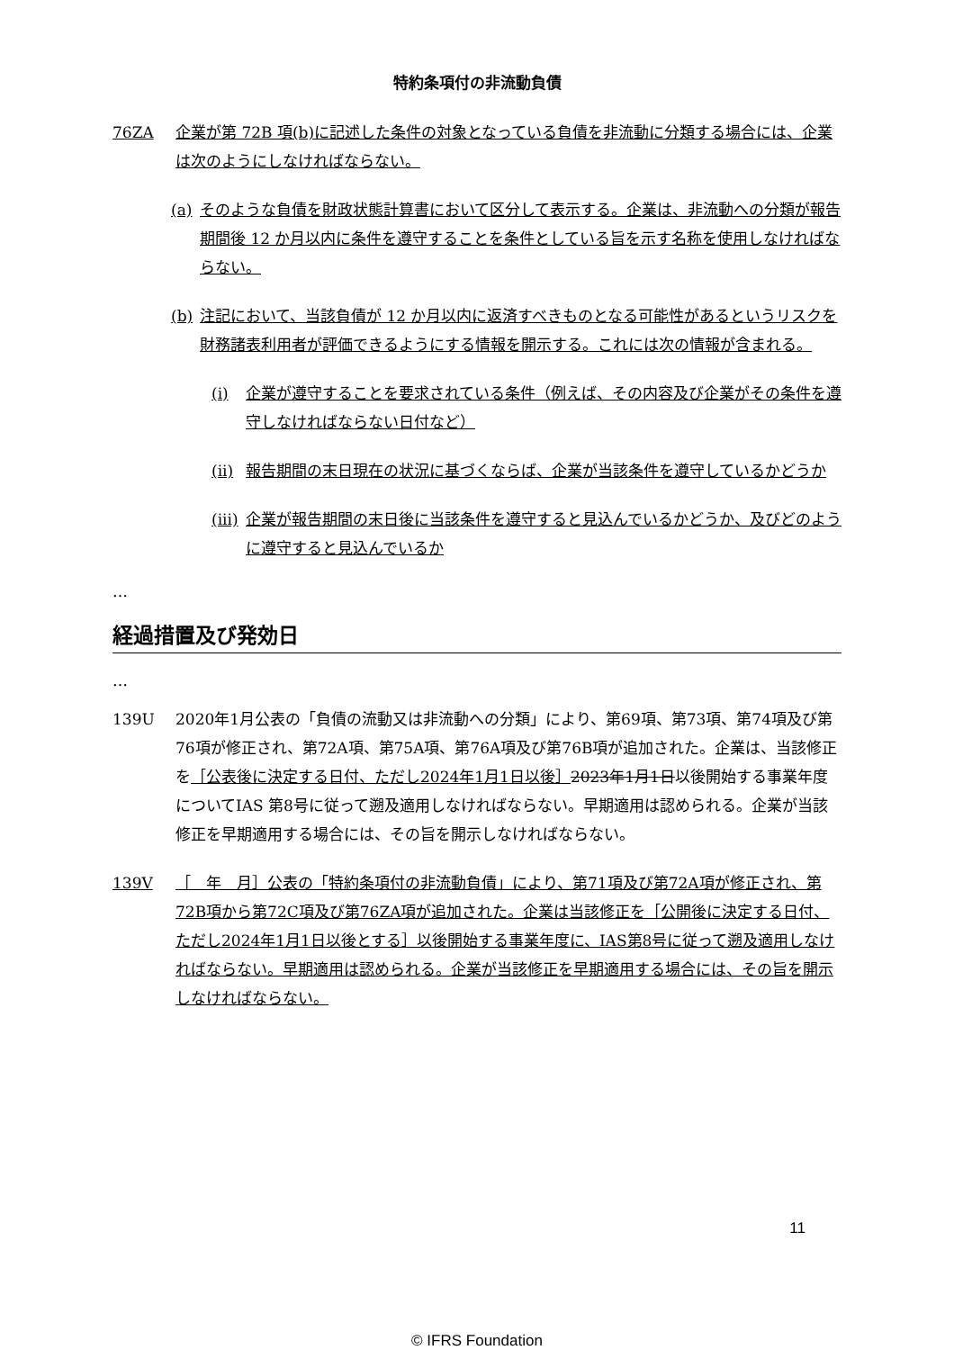特約条項付の非流動負債
76ZA 企業が第 72B 項(b)に記述した条件の対象となっている負債を非流動に分類する場合には、企業は次のようにしなければならない。
(a) そのような負債を財政状態計算書において区分して表示する。企業は、非流動への分類が報告期間後 12 か月以内に条件を遵守することを条件としている旨を示す名称を使用しなければならない。
(b) 注記において、当該負債が 12 か月以内に返済すべきものとなる可能性があるというリスクを財務諸表利用者が評価できるようにする情報を開示する。これには次の情報が含まれる。
(i) 企業が遵守することを要求されている条件（例えば、その内容及び企業がその条件を遵守しなければならない日付など）
(ii)
報告期間の末日現在の状況に基づくならば、企業が当該条件を遵守しているかどうか
(iii)
企業が報告期間の末日後に当該条件を遵守すると見込んでいるかどうか、及びどのように遵守すると見込んでいるか
…
経過措置及び発効日
…
139U 2020年1月公表の「負債の流動又は非流動への分類」により、第69項、第73項、第74項及び第76項が修正され、第72A項、第75A項、第76A項及び第76B項が追加された。企業は、当該修正を［公表後に決定する日付、ただし2024年1月1日以後］2023年1月1日以後開始する事業年度についてIAS 第8号に従って遡及適用しなければならない。早期適用は認められる。企業が当該修正を早期適用する場合には、その旨を開示しなければならない。
139V ［　年　月］公表の「特約条項付の非流動負債」により、第71項及び第72A項が修正され、第72B項から第72C項及び第76ZA項が追加された。企業は当該修正を［公開後に決定する日付、ただし2024年1月1日以後とする］以後開始する事業年度に、IAS第8号に従って遡及適用しなければならない。早期適用は認められる。企業が当該修正を早期適用する場合には、その旨を開示しなければならない。
11
© IFRS Foundation